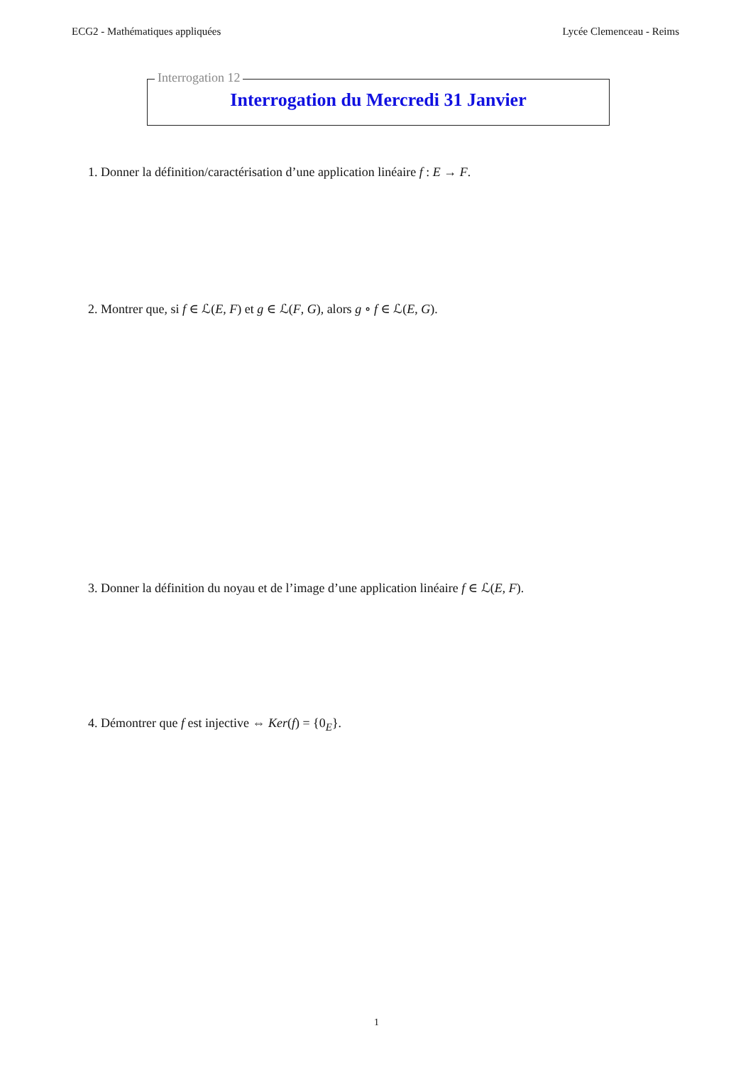ECG2 - Mathématiques appliquées Lycée Clemenceau - Reims
Interrogation 12
Interrogation du Mercredi 31 Janvier
1. Donner la définition/caractérisation d’une application linéaire f : E → F.
2. Montrer que, si f ∈ ℒ(E, F) et g ∈ ℒ(F, G), alors g ∘ f ∈ ℒ(E, G).
3. Donner la définition du noyau et de l’image d’une application linéaire f ∈ ℒ(E, F).
4. Démontrer que f est injective ⇔ Ker(f) = {0<sub>E</sub>}.
1